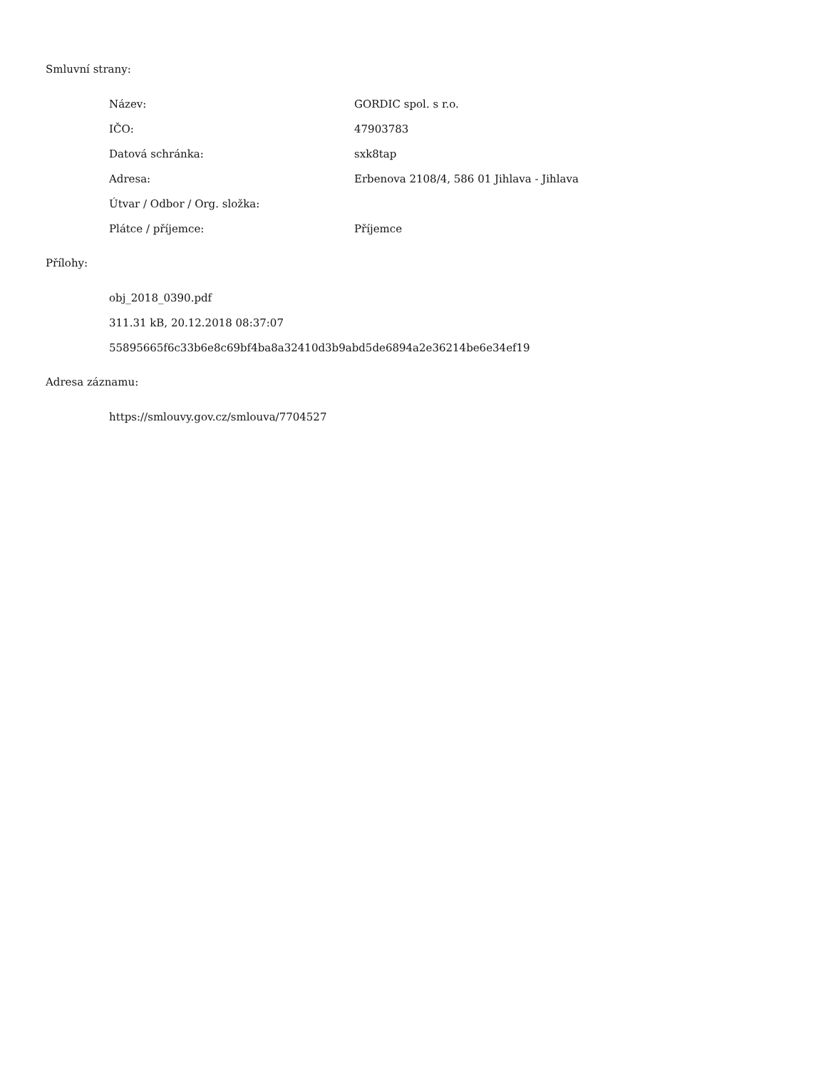Smluvní strany:
| Název: | GORDIC spol. s r.o. |
| IČO: | 47903783 |
| Datová schránka: | sxk8tap |
| Adresa: | Erbenova 2108/4, 586 01 Jihlava - Jihlava |
| Útvar / Odbor / Org. složka: | |
| Plátce / příjemce: | Příjemce |
Přílohy:
| obj_2018_0390.pdf |
| 311.31 kB, 20.12.2018 08:37:07 |
| 55895665f6c33b6e8c69bf4ba8a32410d3b9abd5de6894a2e36214be6e34ef19 |
Adresa záznamu:
| https://smlouvy.gov.cz/smlouva/7704527 |